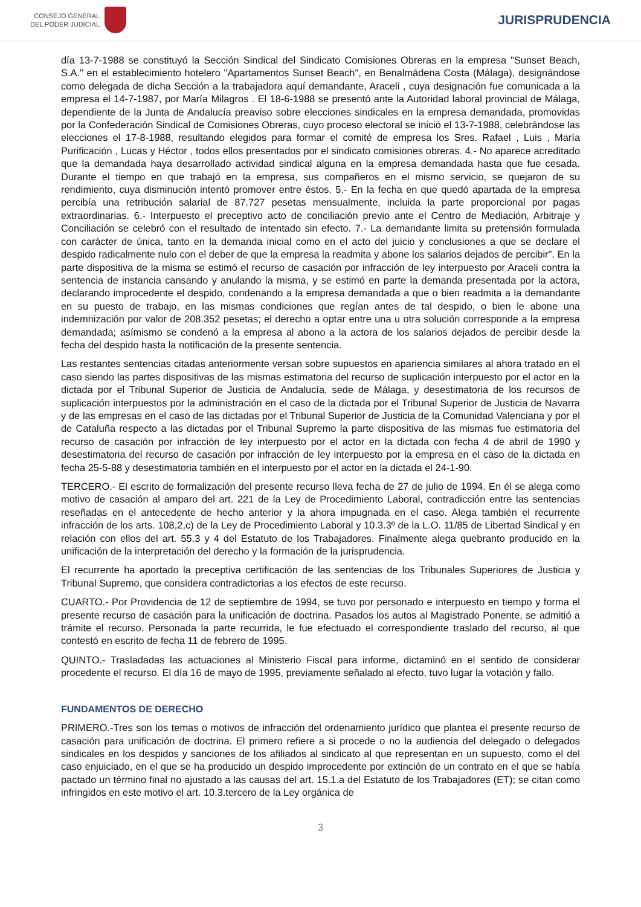CONSEJO GENERAL
DEL PODER JUDICIAL
JURISPRUDENCIA
día 13-7-1988 se constituyó la Sección Sindical del Sindicato Comisiones Obreras en la empresa "Sunset Beach, S.A." en el establecimiento hotelero "Apartamentos Sunset Beach", en Benalmádena Costa (Málaga), designándose como delegada de dicha Sección a la trabajadora aquí demandante, Araceli , cuya designación fue comunicada a la empresa el 14-7-1987, por María Milagros . El 18-6-1988 se presentó ante la Autoridad laboral provincial de Málaga, dependiente de la Junta de Andalucía preaviso sobre elecciones sindicales en la empresa demandada, promovidas por la Confederación Sindical de Comisiones Obreras, cuyo proceso electoral se inició el 13-7-1988, celebrándose las elecciones el 17-8-1988, resultando elegidos para formar el comité de empresa los Sres. Rafael , Luis , María Purificación , Lucas y Héctor , todos ellos presentados por el sindicato comisiones obreras. 4.- No aparece acreditado que la demandada haya desarrollado actividad sindical alguna en la empresa demandada hasta que fue cesada. Durante el tiempo en que trabajó en la empresa, sus compañeros en el mismo servicio, se quejaron de su rendimiento, cuya disminución intentó promover entre éstos. 5.- En la fecha en que quedó apartada de la empresa percibía una retribución salarial de 87.727 pesetas mensualmente, incluida la parte proporcional por pagas extraordinarias. 6.- Interpuesto el preceptivo acto de conciliación previo ante el Centro de Mediación, Arbitraje y Conciliación se celebró con el resultado de intentado sin efecto. 7.- La demandante limita su pretensión formulada con carácter de única, tanto en la demanda inicial como en el acto del juicio y conclusiones a que se declare el despido radicalmente nulo con el deber de que la empresa la readmita y abone los salarios dejados de percibir". En la parte dispositiva de la misma se estimó el recurso de casación por infracción de ley interpuesto por Araceli contra la sentencia de instancia cansando y anulando la misma, y se estimó en parte la demanda presentada por la actora, declarando improcedente el despido, condenando a la empresa demandada a que o bien readmita a la demandante en su puesto de trabajo, en las mismas condiciones que regían antes de tal despido, o bien le abone una indemnización por valor de 208.352 pesetas; el derecho a optar entre una u otra solución corresponde a la empresa demandada; asímismo se condenó a la empresa al abono a la actora de los salarios dejados de percibir desde la fecha del despido hasta la notificación de la presente sentencia.
Las restantes sentencias citadas anteriormente versan sobre supuestos en apariencia similares al ahora tratado en el caso siendo las partes dispositivas de las mismas estimatoria del recurso de suplicación interpuesto por el actor en la dictada por el Tribunal Superior de Justicia de Andalucía, sede de Málaga, y desestimatoria de los recursos de suplicación interpuestos por la administración en el caso de la dictada por el Tribunal Superior de Justicia de Navarra y de las empresas en el caso de las dictadas por el Tribunal Superior de Justicia de la Comunidad Valenciana y por el de Cataluña respecto a las dictadas por el Tribunal Supremo la parte dispositiva de las mismas fue estimatoria del recurso de casación por infracción de ley interpuesto por el actor en la dictada con fecha 4 de abril de 1990 y desestimatoria del recurso de casación por infracción de ley interpuesto por la empresa en el caso de la dictada en fecha 25-5-88 y desestimatoria también en el interpuesto por el actor en la dictada el 24-1-90.
TERCERO.- El escrito de formalización del presente recurso lleva fecha de 27 de julio de 1994. En él se alega como motivo de casación al amparo del art. 221 de la Ley de Procedimiento Laboral, contradicción entre las sentencias reseñadas en el antecedente de hecho anterior y la ahora impugnada en el caso. Alega también el recurrente infracción de los arts. 108,2,c) de la Ley de Procedimiento Laboral y 10.3.3º de la L.O. 11/85 de Libertad Sindical y en relación con ellos del art. 55.3 y 4 del Estatuto de los Trabajadores. Finalmente alega quebranto producido en la unificación de la interpretación del derecho y la formación de la jurisprudencia.
El recurrente ha aportado la preceptiva certificación de las sentencias de los Tribunales Superiores de Justicia y Tribunal Supremo, que considera contradictorias a los efectos de este recurso.
CUARTO.- Por Providencia de 12 de septiembre de 1994, se tuvo por personado e interpuesto en tiempo y forma el presente recurso de casación para la unificación de doctrina. Pasados los autos al Magistrado Ponente, se admitió a trámite el recurso. Personada la parte recurrida, le fue efectuado el correspondiente traslado del recurso, al que contestó en escrito de fecha 11 de febrero de 1995.
QUINTO.- Trasladadas las actuaciones al Ministerio Fiscal para informe, dictaminó en el sentido de considerar procedente el recurso. El día 16 de mayo de 1995, previamente señalado al efecto, tuvo lugar la votación y fallo.
FUNDAMENTOS DE DERECHO
PRIMERO.-Tres son los temas o motivos de infracción del ordenamiento jurídico que plantea el presente recurso de casación para unificación de doctrina. El primero refiere a si procede o no la audiencia del delegado o delegados sindicales en los despidos y sanciones de los afiliados al sindicato al que representan en un supuesto, como el del caso enjuiciado, en el que se ha producido un despido improcedente por extinción de un contrato en el que se había pactado un término final no ajustado a las causas del art. 15.1.a del Estatuto de los Trabajadores (ET); se citan como infringidos en este motivo el art. 10.3.tercero de la Ley orgánica de
3